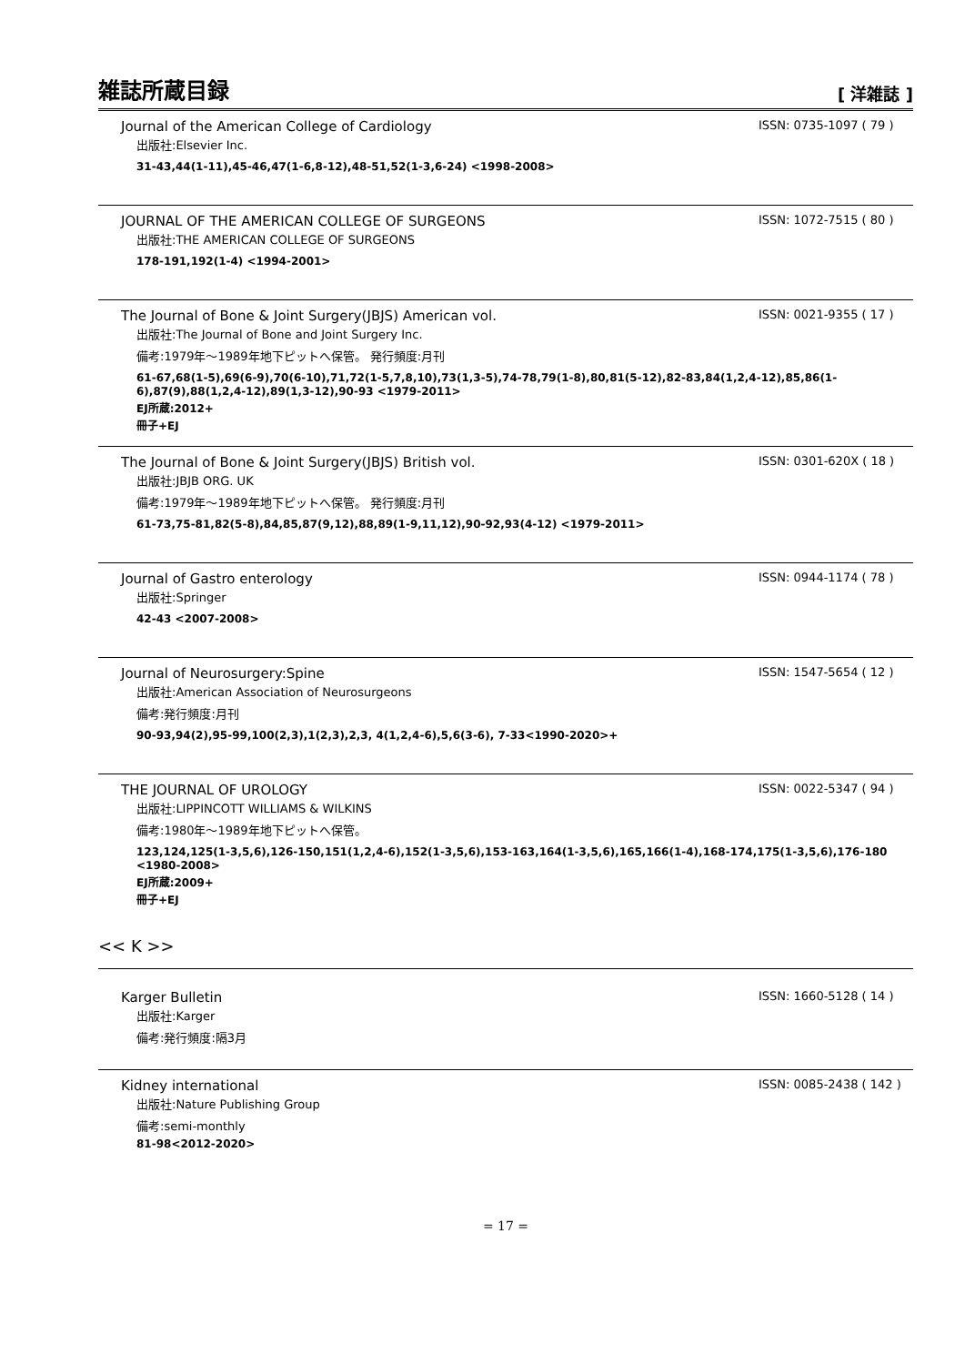雑誌所蔵目録
[ 洋雑誌 ]
Journal of the American College of Cardiology
ISSN: 0735-1097 ( 79 )
出版社:Elsevier Inc.
31-43,44(1-11),45-46,47(1-6,8-12),48-51,52(1-3,6-24) <1998-2008>
JOURNAL OF THE AMERICAN COLLEGE OF SURGEONS
ISSN: 1072-7515 ( 80 )
出版社:THE AMERICAN COLLEGE OF SURGEONS
178-191,192(1-4) <1994-2001>
The Journal of Bone & Joint Surgery(JBJS) American vol.
ISSN: 0021-9355 ( 17 )
出版社:The Journal of Bone and Joint Surgery Inc.
備考:1979年～1989年地下ピットへ保管。 発行頻度:月刊
61-67,68(1-5),69(6-9),70(6-10),71,72(1-5,7,8,10),73(1,3-5),74-78,79(1-8),80,81(5-12),82-83,84(1,2,4-12),85,86(1-6),87(9),88(1,2,4-12),89(1,3-12),90-93 <1979-2011>
EJ所蔵:2012+
冊子+EJ
The Journal of Bone & Joint Surgery(JBJS) British vol.
ISSN: 0301-620X ( 18 )
出版社:JBJB ORG. UK
備考:1979年～1989年地下ピットへ保管。 発行頻度:月刊
61-73,75-81,82(5-8),84,85,87(9,12),88,89(1-9,11,12),90-92,93(4-12) <1979-2011>
Journal of Gastro enterology
ISSN: 0944-1174 ( 78 )
出版社:Springer
42-43 <2007-2008>
Journal of Neurosurgery:Spine
ISSN: 1547-5654 ( 12 )
出版社:American Association of Neurosurgeons
備考:発行頻度:月刊
90-93,94(2),95-99,100(2,3),1(2,3),2,3, 4(1,2,4-6),5,6(3-6), 7-33<1990-2020>+
THE JOURNAL OF UROLOGY
ISSN: 0022-5347 ( 94 )
出版社:LIPPINCOTT WILLIAMS & WILKINS
備考:1980年～1989年地下ピットへ保管。
123,124,125(1-3,5,6),126-150,151(1,2,4-6),152(1-3,5,6),153-163,164(1-3,5,6),165,166(1-4),168-174,175(1-3,5,6),176-180 <1980-2008>
EJ所蔵:2009+
冊子+EJ
<< K >>
Karger Bulletin
ISSN: 1660-5128 ( 14 )
出版社:Karger
備考:発行頻度:隔3月
Kidney international
ISSN: 0085-2438 ( 142 )
出版社:Nature Publishing Group
備考:semi-monthly
81-98<2012-2020>
= 17 =